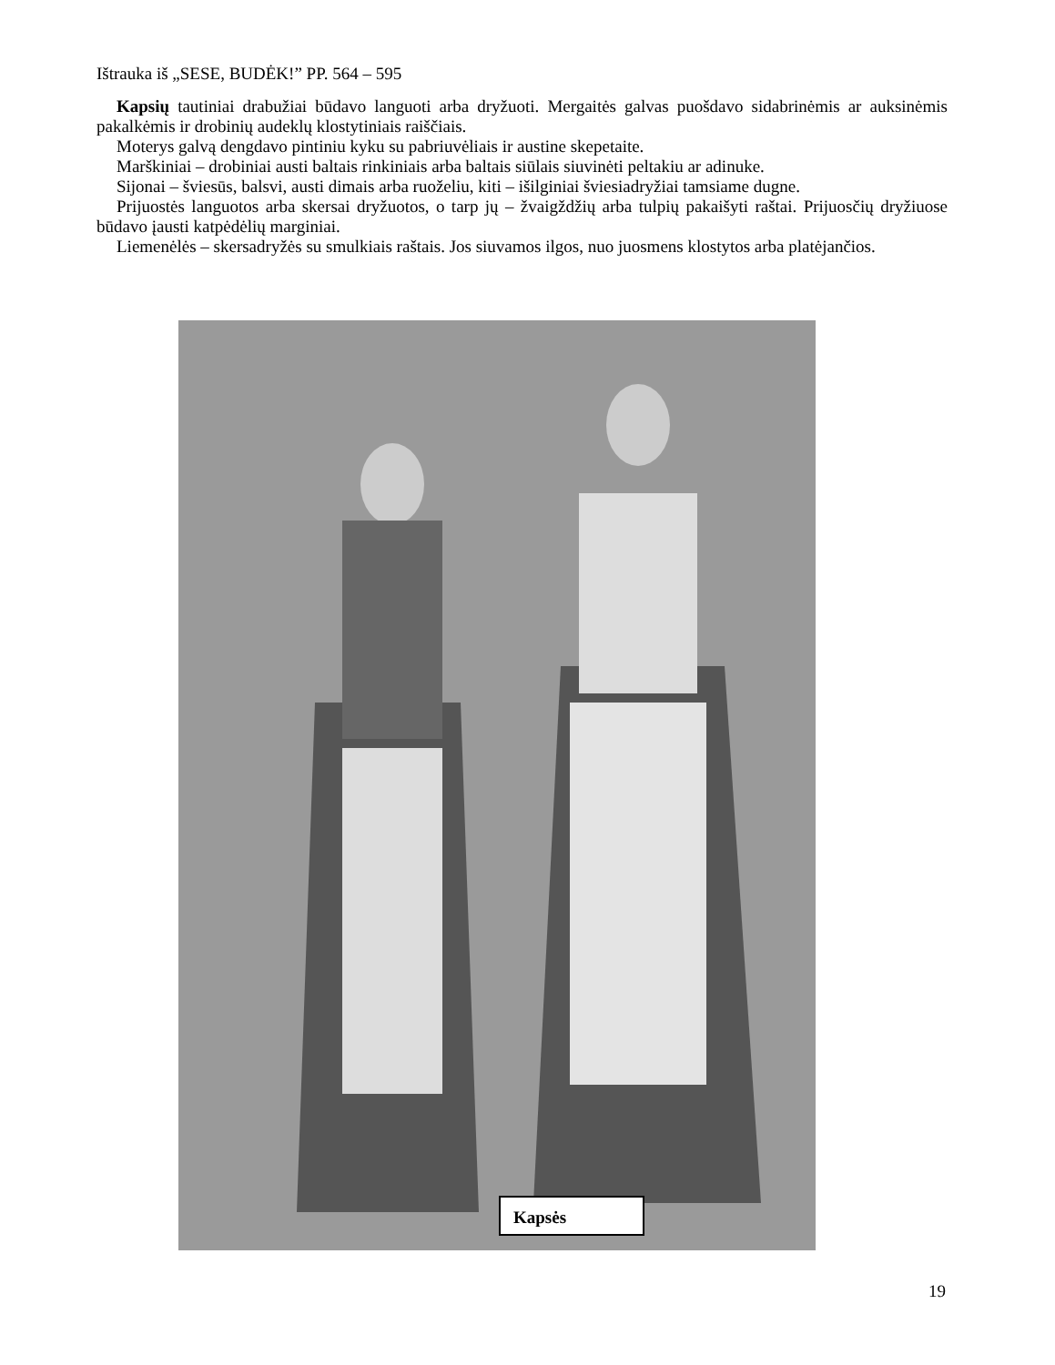Ištrauka iš „SESE, BUDĖK!” PP. 564 – 595
Kapsių tautiniai drabužiai būdavo languoti arba dryžuoti. Mergaitės galvas puošdavo sidabrinėmis ar auksinėmis pakalkėmis ir drobinių audeklų klostytiniais raiščiais.
Moterys galvą dengdavo pintiniu kyku su pabriuvėliais ir austine skepetaite.
Marškiniai – drobiniai austi baltais rinkiniais arba baltais siūlais siuvinėti peltakiu ar adinuke.
Sijonai – šviesūs, balsvi, austi dimais arba ruoželiu, kiti – išilginiai šviesiadryžiai tamsiame dugne.
Prijuostės languotos arba skersai dryžuotos, o tarp jų – žvaigždžių arba tulpių pakaišyti raštai. Prijuosčių dryžiuose būdavo įausti katpėdėlių marginiai.
Liemenėlės – skersadryžės su smulkiais raštais. Jos siuvamos ilgos, nuo juosmens klostytos arba platėjančios.
Kapsės
19